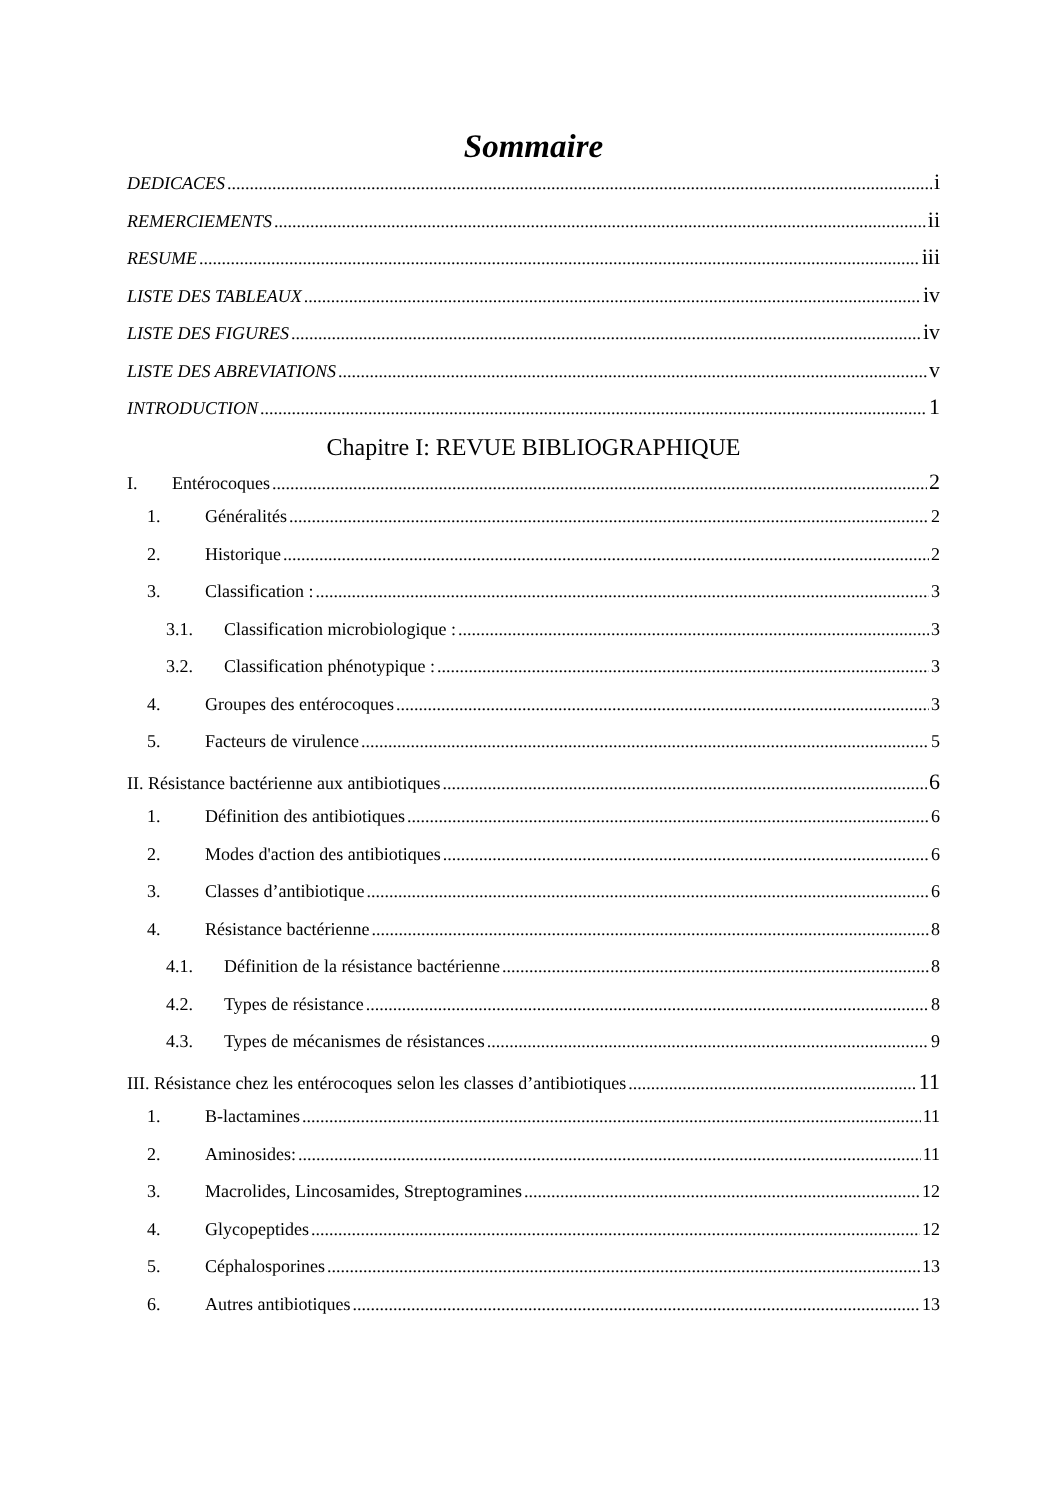Sommaire
DEDICACES i
REMERCIEMENTS ii
RESUME iii
LISTE DES TABLEAUX iv
LISTE DES FIGURES iv
LISTE DES ABREVIATIONS v
INTRODUCTION 1
Chapitre I: REVUE BIBLIOGRAPHIQUE
I. Entérocoques 2
1. Généralités 2
2. Historique 2
3. Classification : 3
3.1. Classification microbiologique : 3
3.2. Classification phénotypique : 3
4. Groupes des entérocoques 3
5. Facteurs de virulence 5
II. Résistance bactérienne aux antibiotiques 6
1. Définition des antibiotiques 6
2. Modes d'action des antibiotiques 6
3. Classes d’antibiotique 6
4. Résistance bactérienne 8
4.1. Définition de la résistance bactérienne 8
4.2. Types de résistance 8
4.3. Types de mécanismes de résistances 9
III. Résistance chez les entérocoques selon les classes d’antibiotiques 11
1. B-lactamines 11
2. Aminosides: 11
3. Macrolides, Lincosamides, Streptogramines 12
4. Glycopeptides 12
5. Céphalosporines 13
6. Autres antibiotiques 13